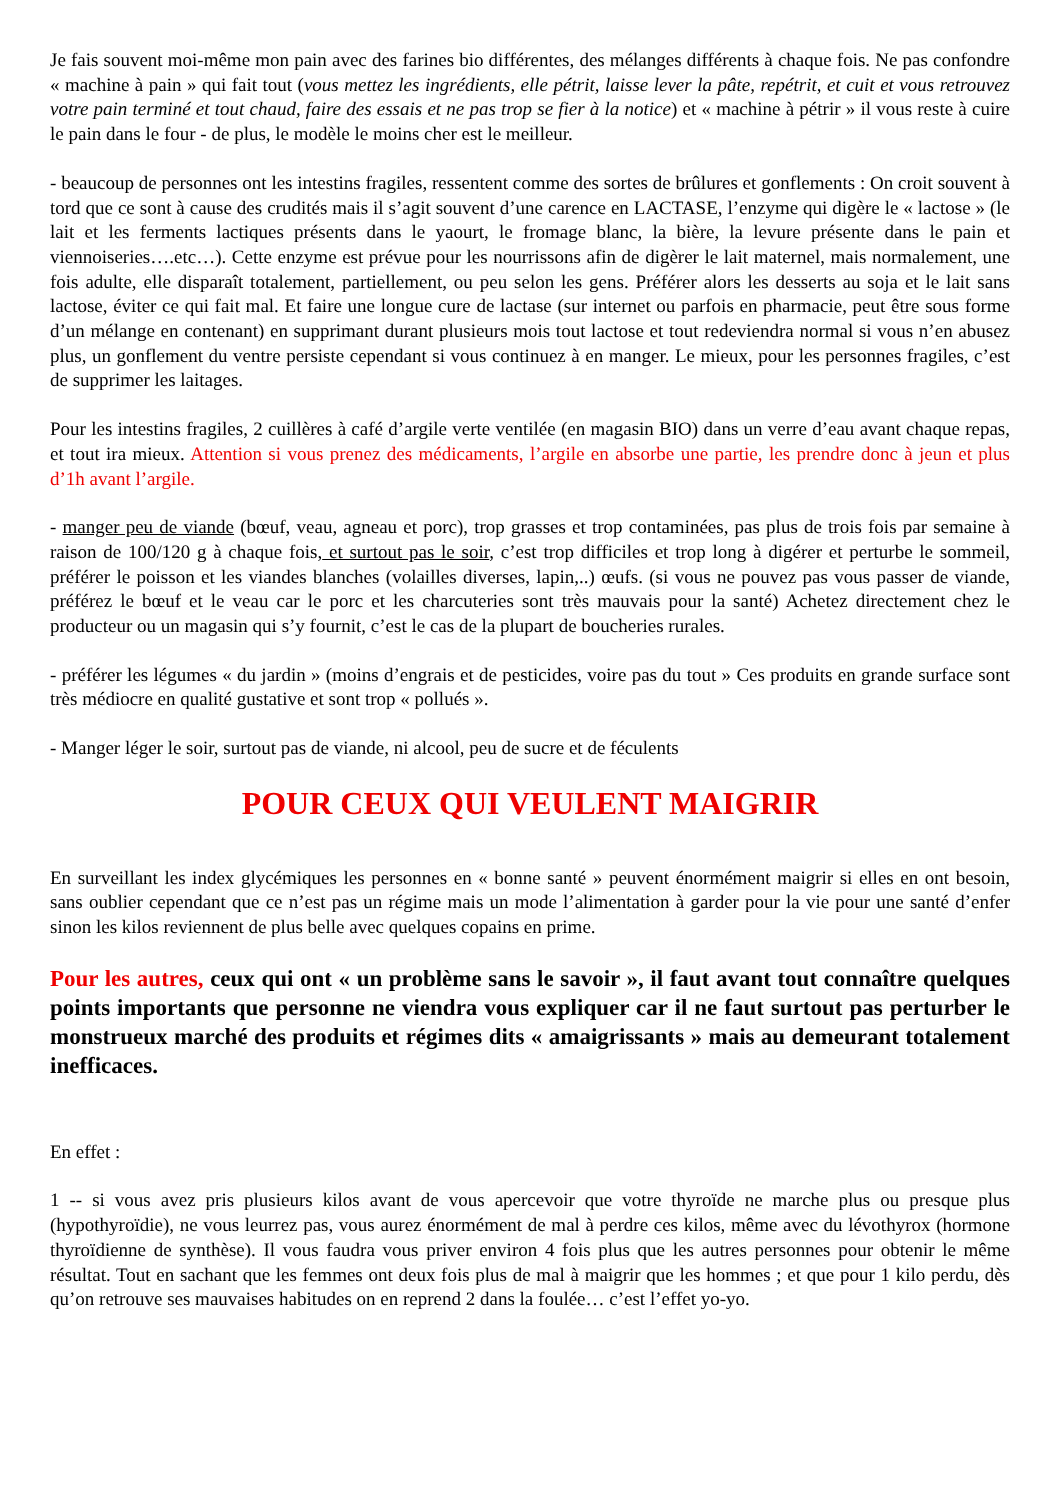Je fais souvent moi-même mon pain avec des farines bio différentes, des mélanges différents à chaque fois. Ne pas confondre « machine à pain » qui fait tout (vous mettez les ingrédients, elle pétrit, laisse lever la pâte, repétrit, et cuit et vous retrouvez votre pain terminé et tout chaud, faire des essais et ne pas trop se fier à la notice) et « machine à pétrir » il vous reste à cuire le pain dans le four - de plus, le modèle le moins cher est le meilleur.
- beaucoup de personnes ont les intestins fragiles, ressentent comme des sortes de brûlures et gonflements : On croit souvent à tord que ce sont à cause des crudités mais il s’agit souvent d’une carence en LACTASE, l’enzyme qui digère le « lactose » (le lait et les ferments lactiques présents dans le yaourt, le fromage blanc, la bière, la levure présente dans le pain et viennoiseries….etc…). Cette enzyme est prévue pour les nourrissons afin de digèrer le lait maternel, mais normalement, une fois adulte, elle disparaît totalement, partiellement, ou peu selon les gens. Préférer alors les desserts au soja et le lait sans lactose, éviter ce qui fait mal. Et faire une longue cure de lactase (sur internet ou parfois en pharmacie, peut être sous forme d’un mélange en contenant) en supprimant durant plusieurs mois tout lactose et tout redeviendra normal si vous n’en abusez plus, un gonflement du ventre persiste cependant si vous continuez à en manger. Le mieux, pour les personnes fragiles, c’est de supprimer les laitages.
Pour les intestins fragiles, 2 cuillères à café d’argile verte ventilée (en magasin BIO) dans un verre d’eau avant chaque repas, et tout ira mieux. Attention si vous prenez des médicaments, l’argile en absorbe une partie, les prendre donc à jeun et plus d’1h avant l’argile.
- manger peu de viande (bœuf, veau, agneau et porc), trop grasses et trop contaminées, pas plus de trois fois par semaine à raison de 100/120 g à chaque fois, et surtout pas le soir, c’est trop difficiles et trop long à digérer et perturbe le sommeil, préférer le poisson et les viandes blanches (volailles diverses, lapin,..) œufs. (si vous ne pouvez pas vous passer de viande, préférez le bœuf et le veau car le porc et les charcuteries sont très mauvais pour la santé) Achetez directement chez le producteur ou un magasin qui s’y fournit, c’est le cas de la plupart de boucheries rurales.
- préférer les légumes « du jardin » (moins d’engrais et de pesticides, voire pas du tout » Ces produits en grande surface sont très médiocre en qualité gustative et sont trop « pollués ».
- Manger léger le soir, surtout pas de viande, ni alcool, peu de sucre et de féculents
POUR CEUX QUI VEULENT MAIGRIR
En surveillant les index glycémiques les personnes en « bonne santé » peuvent énormément maigrir si elles en ont besoin, sans oublier cependant que ce n’est pas un régime mais un mode l’alimentation à garder pour la vie pour une santé d’enfer sinon les kilos reviennent de plus belle avec quelques copains en prime.
Pour les autres, ceux qui ont « un problème sans le savoir », il faut avant tout connaître quelques points importants que personne ne viendra vous expliquer car il ne faut surtout pas perturber le monstrueux marché des produits et régimes dits « amaigrissants » mais au demeurant totalement inefficaces.
En effet :
1 -- si vous avez pris plusieurs kilos avant de vous apercevoir que votre thyroïde ne marche plus ou presque plus (hypothyroïdie), ne vous leurrez pas, vous aurez énormément de mal à perdre ces kilos, même avec du lévothyrox (hormone thyroïdienne de synthèse). Il vous faudra vous priver environ 4 fois plus que les autres personnes pour obtenir le même résultat. Tout en sachant que les femmes ont deux fois plus de mal à maigrir que les hommes ; et que pour 1 kilo perdu, dès qu’on retrouve ses mauvaises habitudes on en reprend 2 dans la foulée… c’est l’effet yo-yo.